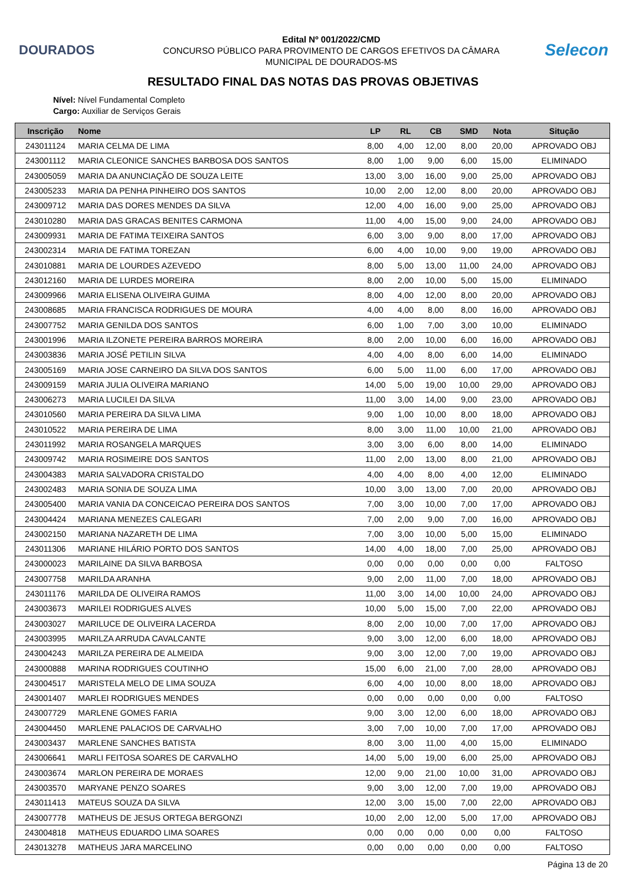DOURADOS
Edital Nº 001/2022/CMD
CONCURSO PÚBLICO PARA PROVIMENTO DE CARGOS EFETIVOS DA CÂMARA
MUNICIPAL DE DOURADOS-MS
Selecon
RESULTADO FINAL DAS NOTAS DAS PROVAS OBJETIVAS
Nível: Nível Fundamental Completo
Cargo: Auxiliar de Serviços Gerais
| Inscrição | Nome | LP | RL | CB | SMD | Nota | Situção |
| --- | --- | --- | --- | --- | --- | --- | --- |
| 243011124 | MARIA CELMA DE LIMA | 8,00 | 4,00 | 12,00 | 8,00 | 20,00 | APROVADO OBJ |
| 243001112 | MARIA CLEONICE SANCHES BARBOSA DOS SANTOS | 8,00 | 1,00 | 9,00 | 6,00 | 15,00 | ELIMINADO |
| 243005059 | MARIA DA ANUNCIAÇÃO DE SOUZA LEITE | 13,00 | 3,00 | 16,00 | 9,00 | 25,00 | APROVADO OBJ |
| 243005233 | MARIA DA PENHA PINHEIRO DOS SANTOS | 10,00 | 2,00 | 12,00 | 8,00 | 20,00 | APROVADO OBJ |
| 243009712 | MARIA DAS DORES MENDES DA SILVA | 12,00 | 4,00 | 16,00 | 9,00 | 25,00 | APROVADO OBJ |
| 243010280 | MARIA DAS GRACAS BENITES CARMONA | 11,00 | 4,00 | 15,00 | 9,00 | 24,00 | APROVADO OBJ |
| 243009931 | MARIA DE FATIMA TEIXEIRA SANTOS | 6,00 | 3,00 | 9,00 | 8,00 | 17,00 | APROVADO OBJ |
| 243002314 | MARIA DE FATIMA TOREZAN | 6,00 | 4,00 | 10,00 | 9,00 | 19,00 | APROVADO OBJ |
| 243010881 | MARIA DE LOURDES AZEVEDO | 8,00 | 5,00 | 13,00 | 11,00 | 24,00 | APROVADO OBJ |
| 243012160 | MARIA DE LURDES MOREIRA | 8,00 | 2,00 | 10,00 | 5,00 | 15,00 | ELIMINADO |
| 243009966 | MARIA ELISENA OLIVEIRA GUIMA | 8,00 | 4,00 | 12,00 | 8,00 | 20,00 | APROVADO OBJ |
| 243008685 | MARIA FRANCISCA RODRIGUES DE MOURA | 4,00 | 4,00 | 8,00 | 8,00 | 16,00 | APROVADO OBJ |
| 243007752 | MARIA GENILDA DOS SANTOS | 6,00 | 1,00 | 7,00 | 3,00 | 10,00 | ELIMINADO |
| 243001996 | MARIA ILZONETE PEREIRA BARROS MOREIRA | 8,00 | 2,00 | 10,00 | 6,00 | 16,00 | APROVADO OBJ |
| 243003836 | MARIA JOSÉ PETILIN SILVA | 4,00 | 4,00 | 8,00 | 6,00 | 14,00 | ELIMINADO |
| 243005169 | MARIA JOSE CARNEIRO DA SILVA DOS SANTOS | 6,00 | 5,00 | 11,00 | 6,00 | 17,00 | APROVADO OBJ |
| 243009159 | MARIA JULIA OLIVEIRA MARIANO | 14,00 | 5,00 | 19,00 | 10,00 | 29,00 | APROVADO OBJ |
| 243006273 | MARIA LUCILEI DA SILVA | 11,00 | 3,00 | 14,00 | 9,00 | 23,00 | APROVADO OBJ |
| 243010560 | MARIA PEREIRA DA SILVA LIMA | 9,00 | 1,00 | 10,00 | 8,00 | 18,00 | APROVADO OBJ |
| 243010522 | MARIA PEREIRA DE LIMA | 8,00 | 3,00 | 11,00 | 10,00 | 21,00 | APROVADO OBJ |
| 243011992 | MARIA ROSANGELA MARQUES | 3,00 | 3,00 | 6,00 | 8,00 | 14,00 | ELIMINADO |
| 243009742 | MARIA ROSIMEIRE DOS SANTOS | 11,00 | 2,00 | 13,00 | 8,00 | 21,00 | APROVADO OBJ |
| 243004383 | MARIA SALVADORA CRISTALDO | 4,00 | 4,00 | 8,00 | 4,00 | 12,00 | ELIMINADO |
| 243002483 | MARIA SONIA DE SOUZA LIMA | 10,00 | 3,00 | 13,00 | 7,00 | 20,00 | APROVADO OBJ |
| 243005400 | MARIA VANIA DA CONCEICAO PEREIRA DOS SANTOS | 7,00 | 3,00 | 10,00 | 7,00 | 17,00 | APROVADO OBJ |
| 243004424 | MARIANA MENEZES CALEGARI | 7,00 | 2,00 | 9,00 | 7,00 | 16,00 | APROVADO OBJ |
| 243002150 | MARIANA NAZARETH DE LIMA | 7,00 | 3,00 | 10,00 | 5,00 | 15,00 | ELIMINADO |
| 243011306 | MARIANE HILÁRIO PORTO DOS SANTOS | 14,00 | 4,00 | 18,00 | 7,00 | 25,00 | APROVADO OBJ |
| 243000023 | MARILAINE DA SILVA BARBOSA | 0,00 | 0,00 | 0,00 | 0,00 | 0,00 | FALTOSO |
| 243007758 | MARILDA ARANHA | 9,00 | 2,00 | 11,00 | 7,00 | 18,00 | APROVADO OBJ |
| 243011176 | MARILDA DE OLIVEIRA RAMOS | 11,00 | 3,00 | 14,00 | 10,00 | 24,00 | APROVADO OBJ |
| 243003673 | MARILEI RODRIGUES ALVES | 10,00 | 5,00 | 15,00 | 7,00 | 22,00 | APROVADO OBJ |
| 243003027 | MARILUCE DE OLIVEIRA LACERDA | 8,00 | 2,00 | 10,00 | 7,00 | 17,00 | APROVADO OBJ |
| 243003995 | MARILZA ARRUDA CAVALCANTE | 9,00 | 3,00 | 12,00 | 6,00 | 18,00 | APROVADO OBJ |
| 243004243 | MARILZA PEREIRA DE ALMEIDA | 9,00 | 3,00 | 12,00 | 7,00 | 19,00 | APROVADO OBJ |
| 243000888 | MARINA RODRIGUES COUTINHO | 15,00 | 6,00 | 21,00 | 7,00 | 28,00 | APROVADO OBJ |
| 243004517 | MARISTELA MELO DE LIMA SOUZA | 6,00 | 4,00 | 10,00 | 8,00 | 18,00 | APROVADO OBJ |
| 243001407 | MARLEI RODRIGUES MENDES | 0,00 | 0,00 | 0,00 | 0,00 | 0,00 | FALTOSO |
| 243007729 | MARLENE GOMES FARIA | 9,00 | 3,00 | 12,00 | 6,00 | 18,00 | APROVADO OBJ |
| 243004450 | MARLENE PALACIOS DE CARVALHO | 3,00 | 7,00 | 10,00 | 7,00 | 17,00 | APROVADO OBJ |
| 243003437 | MARLENE SANCHES BATISTA | 8,00 | 3,00 | 11,00 | 4,00 | 15,00 | ELIMINADO |
| 243006641 | MARLI FEITOSA SOARES DE CARVALHO | 14,00 | 5,00 | 19,00 | 6,00 | 25,00 | APROVADO OBJ |
| 243003674 | MARLON PEREIRA DE MORAES | 12,00 | 9,00 | 21,00 | 10,00 | 31,00 | APROVADO OBJ |
| 243003570 | MARYANE PENZO SOARES | 9,00 | 3,00 | 12,00 | 7,00 | 19,00 | APROVADO OBJ |
| 243011413 | MATEUS SOUZA DA SILVA | 12,00 | 3,00 | 15,00 | 7,00 | 22,00 | APROVADO OBJ |
| 243007778 | MATHEUS DE JESUS ORTEGA BERGONZI | 10,00 | 2,00 | 12,00 | 5,00 | 17,00 | APROVADO OBJ |
| 243004818 | MATHEUS EDUARDO LIMA SOARES | 0,00 | 0,00 | 0,00 | 0,00 | 0,00 | FALTOSO |
| 243013278 | MATHEUS JARA MARCELINO | 0,00 | 0,00 | 0,00 | 0,00 | 0,00 | FALTOSO |
Página 13 de 20